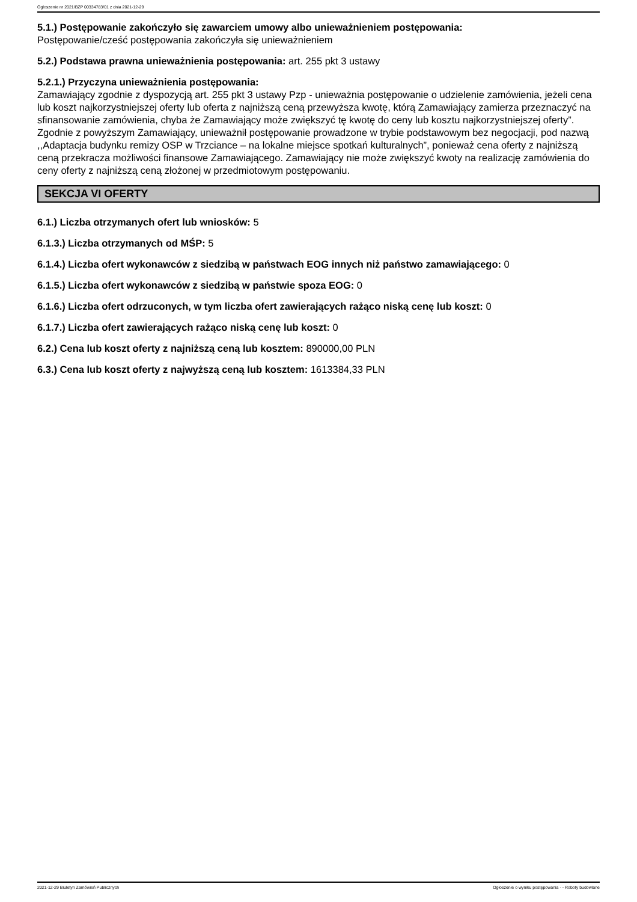Ogłoszenie nr 2021/BZP 00334783/01 z dnia 2021-12-29
5.1.) Postępowanie zakończyło się zawarciem umowy albo unieważnieniem postępowania:
Postępowanie/cześć postępowania zakończyła się unieważnieniem
5.2.) Podstawa prawna unieważnienia postępowania: art. 255 pkt 3 ustawy
5.2.1.) Przyczyna unieważnienia postępowania:
Zamawiający zgodnie z dyspozycją art. 255 pkt 3 ustawy Pzp - unieważnia postępowanie o udzielenie zamówienia, jeżeli cena lub koszt najkorzystniejszej oferty lub oferta z najniższą ceną przewyższa kwotę, którą Zamawiający zamierza przeznaczyć na sfinansowanie zamówienia, chyba że Zamawiający może zwiększyć tę kwotę do ceny lub kosztu najkorzystniejszej oferty”. Zgodnie z powyższym Zamawiający, unieważnił postępowanie prowadzone w trybie podstawowym bez negocjacji, pod nazwą ,,Adaptacja budynku remizy OSP w Trzciance – na lokalne miejsce spotkań kulturalnych”, ponieważ cena oferty z najniższą ceną przekracza możliwości finansowe Zamawiającego. Zamawiający nie może zwiększyć kwoty na realizację zamówienia do ceny oferty z najniższą ceną złożonej w przedmiotowym postępowaniu.
SEKCJA VI OFERTY
6.1.) Liczba otrzymanych ofert lub wniosków: 5
6.1.3.) Liczba otrzymanych od MŚP: 5
6.1.4.) Liczba ofert wykonawców z siedzibą w państwach EOG innych niż państwo zamawiającego: 0
6.1.5.) Liczba ofert wykonawców z siedzibą w państwie spoza EOG: 0
6.1.6.) Liczba ofert odrzuconych, w tym liczba ofert zawierających rażąco niską cenę lub koszt: 0
6.1.7.) Liczba ofert zawierających rażąco niską cenę lub koszt: 0
6.2.) Cena lub koszt oferty z najniższą ceną lub kosztem: 890000,00 PLN
6.3.) Cena lub koszt oferty z najwyższą ceną lub kosztem: 1613384,33 PLN
2021-12-29 Biuletyn Zamówień Publicznych Ogłoszenie o wyniku postępowania - - Roboty budowlane